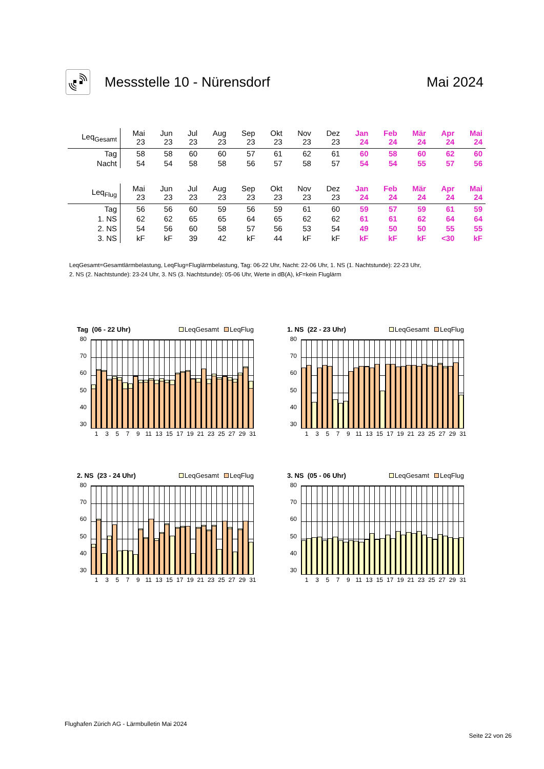Messstelle 10 - Nürensdorf Mai 2024
| Leq<sub>Gesamt</sub> | Mai 23 | Jun 23 | Jul 23 | Aug 23 | Sep 23 | Okt 23 | Nov 23 | Dez 23 | Jan 24 | Feb 24 | Mär 24 | Apr 24 | Mai 24 |
| --- | --- | --- | --- | --- | --- | --- | --- | --- | --- | --- | --- | --- | --- |
| Tag | 58 | 58 | 60 | 60 | 57 | 61 | 62 | 61 | 60 | 58 | 60 | 62 | 60 |
| Nacht | 54 | 54 | 58 | 58 | 56 | 57 | 58 | 57 | 54 | 54 | 55 | 57 | 56 |
| Leq<sub>Flug</sub> | Mai 23 | Jun 23 | Jul 23 | Aug 23 | Sep 23 | Okt 23 | Nov 23 | Dez 23 | Jan 24 | Feb 24 | Mär 24 | Apr 24 | Mai 24 |
| --- | --- | --- | --- | --- | --- | --- | --- | --- | --- | --- | --- | --- | --- |
| Tag | 56 | 56 | 60 | 59 | 56 | 59 | 61 | 60 | 59 | 57 | 59 | 61 | 59 |
| 1. NS | 62 | 62 | 65 | 65 | 64 | 65 | 62 | 62 | 61 | 61 | 62 | 64 | 64 |
| 2. NS | 54 | 56 | 60 | 58 | 57 | 56 | 53 | 54 | 49 | 50 | 50 | 55 | 55 |
| 3. NS | kF | kF | 39 | 42 | kF | 44 | kF | kF | kF | kF | kF | <30 | kF |
LeqGesamt=Gesamtlärmbelastung, LeqFlug=Fluglärmbelastung, Tag: 06-22 Uhr, Nacht: 22-06 Uhr, 1. NS (1. Nachtstunde): 22-23 Uhr,
2. NS (2. Nachtstunde): 23-24 Uhr, 3. NS (3. Nachtstunde): 05-06 Uhr, Werte in dB(A), kF=kein Fluglärm
Tag (06 - 22 Uhr) LeqGesamt LeqFlug
80
70
60
50
40
30
1 3 5 7 9 11 13 15 17 19 21 23 25 27 29 31
1. NS (22 - 23 Uhr) LeqGesamt LeqFlug
80
70
60
50
40
30
1 3 5 7 9 11 13 15 17 19 21 23 25 27 29 31
2. NS (23 - 24 Uhr) LeqGesamt LeqFlug
80
70
60
50
40
30
1 3 5 7 9 11 13 15 17 19 21 23 25 27 29 31
3. NS (05 - 06 Uhr) LeqGesamt LeqFlug
80
70
60
50
40
30
1 3 5 7 9 11 13 15 17 19 21 23 25 27 29 31
Flughafen Zürich AG - Lärmbulletin Mai 2024
Seite 22 von 26